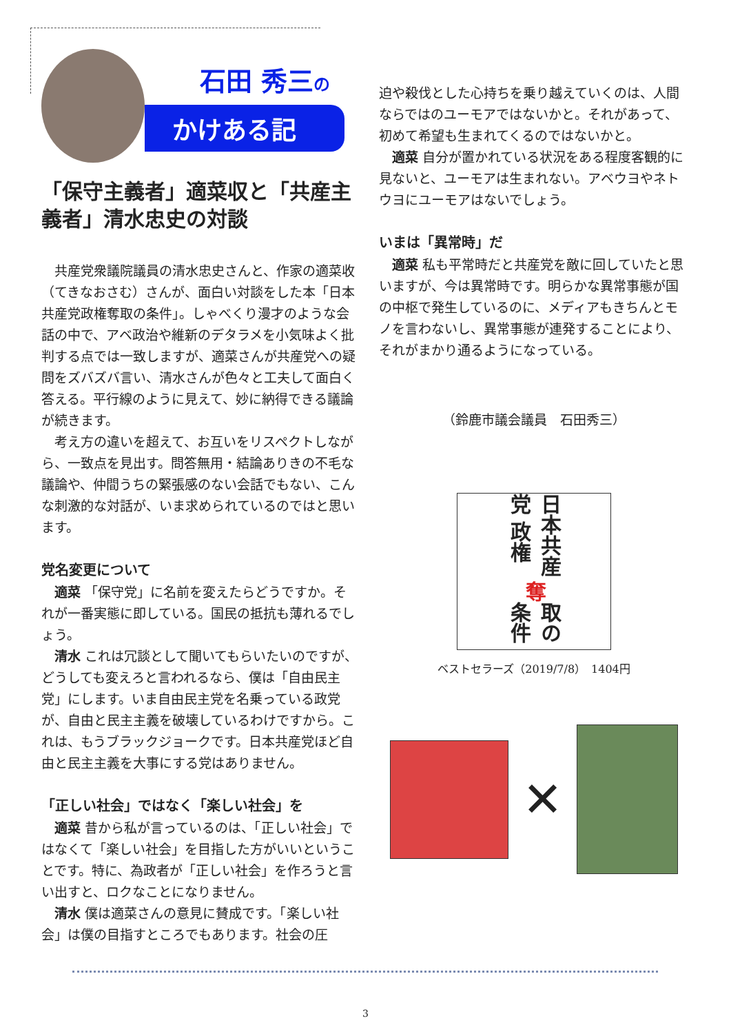石田 秀三の
かけある記
「保守主義者」適菜収と「共産主義者」清水忠史の対談
共産党衆議院議員の清水忠史さんと、作家の適菜收（てきなおさむ）さんが、面白い対談をした本「日本共産党政権奪取の条件」。しゃべくり漫才のような会話の中で、アベ政治や維新のデタラメを小気味よく批判する点では一致しますが、適菜さんが共産党への疑問をズバズバ言い、清水さんが色々と工夫して面白く答える。平行線のように見えて、妙に納得できる議論が続きます。
考え方の違いを超えて、お互いをリスペクトしながら、一致点を見出す。問答無用・結論ありきの不毛な議論や、仲間うちの緊張感のない会話でもない、こんな刺激的な対話が、いま求められているのではと思います。
党名変更について
適菜 「保守党」に名前を変えたらどうですか。それが一番実態に即している。国民の抵抗も薄れるでしょう。
清水 これは冗談として聞いてもらいたいのですが、どうしても変えろと言われるなら、僕は「自由民主党」にします。いま自由民主党を名乗っている政党が、自由と民主主義を破壊しているわけですから。これは、もうブラックジョークです。日本共産党ほど自由と民主主義を大事にする党はありません。
「正しい社会」ではなく「楽しい社会」を
適菜 昔から私が言っているのは、「正しい社会」ではなくて「楽しい社会」を目指した方がいいということです。特に、為政者が「正しい社会」を作ろうと言い出すと、ロクなことになりません。
清水 僕は適菜さんの意見に賛成です。「楽しい社会」は僕の目指すところでもあります。社会の圧
迫や殺伐とした心持ちを乗り越えていくのは、人間ならではのユーモアではないかと。それがあって、初めて希望も生まれてくるのではないかと。
適菜 自分が置かれている状況をある程度客観的に見ないと、ユーモアは生まれない。アベウヨやネトウヨにユーモアはないでしょう。
いまは「異常時」だ
適菜 私も平常時だと共産党を敵に回していたと思いますが、今は異常時です。明らかな異常事態が国の中枢で発生しているのに、メディアもきちんとモノを言わないし、異常事態が連発することにより、それがまかり通るようになっている。
（鈴鹿市議会議員　石田秀三）
日本共産党 政権 奪 取の条件
ベストセラーズ（2019/7/8）　1404円
✕
3